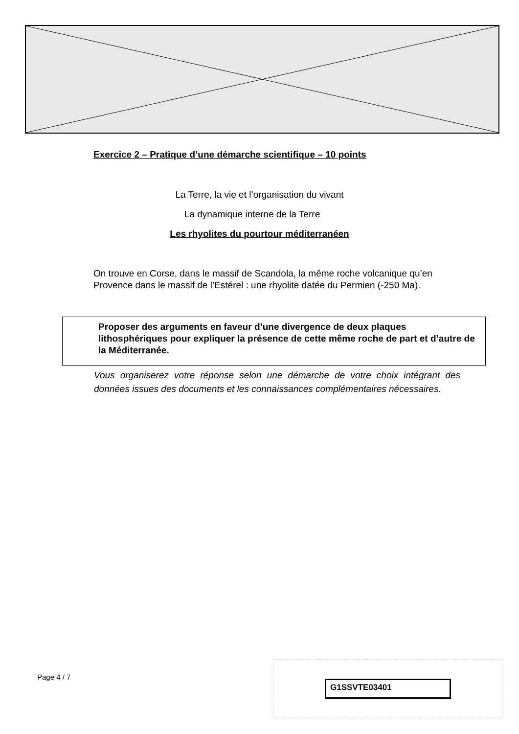Exercice 2 – Pratique d’une démarche scientifique – 10 points
La Terre, la vie et l’organisation du vivant
La dynamique interne de la Terre
Les rhyolites du pourtour méditerranéen
On trouve en Corse, dans le massif de Scandola, la même roche volcanique qu’en Provence dans le massif de l’Estérel : une rhyolite datée du Permien (-250 Ma).
Proposer des arguments en faveur d’une divergence de deux plaques lithosphériques pour expliquer la présence de cette même roche de part et d’autre de la Méditerranée.
Vous organiserez votre réponse selon une démarche de votre choix intégrant des données issues des documents et les connaissances complémentaires nécessaires.
Page 4 / 7
G1SSVTE03401